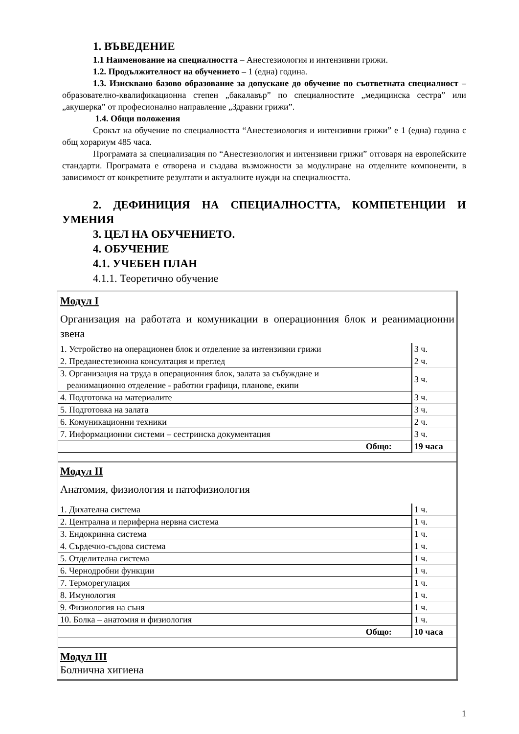1. ВЪВЕДЕНИЕ
1.1 Наименование на специалността – Анестезиология и интензивни грижи.
1.2. Продължителност на обучението – 1 (една) година.
1.3. Изисквано базово образование за допускане до обучение по съответната специалност – образователно-квалификационна степен „бакалавър” по специалностите „медицинска сестра” или „акушерка” от професионално направление „Здравни грижи”.
1.4. Общи положения
Срокът на обучение по специалността “Анестезиология и интензивни грижи” е 1 (една) година с общ хорариум 485 часа.
Програмата за специализация по “Анестезиология и интензивни грижи” отговаря на европейските стандарти. Програмата е отворена и създава възможности за модулиране на отделните компоненти, в зависимост от конкретните резултати и актуалните нужди на специалността.
2. ДЕФИНИЦИЯ НА СПЕЦИАЛНОСТТА, КОМПЕТЕНЦИИ И УМЕНИЯ
3. ЦЕЛ НА ОБУЧЕНИЕТО.
4. ОБУЧЕНИЕ
4.1. УЧЕБЕН ПЛАН
4.1.1. Теоретично обучение
| Модул I | |
| Организация на работата и комуникации в операционния блок и реанимационни звена | |
| 1. Устройство на операционен блок и отделение за интензивни грижи | 3 ч. |
| 2. Преданестезионна консултация и преглед | 2 ч. |
| 3. Организация на труда в операционния блок, залата за събуждане и реанимационно отделение - работни графици, планове, екипи | 3 ч. |
| 4. Подготовка на материалите | 3 ч. |
| 5. Подготовка на залата | 3 ч. |
| 6. Комуникационни техники | 2 ч. |
| 7. Информационни системи – сестринска документация | 3 ч. |
| Общо: | 19 часа |
| Модул II | |
| Анатомия, физиология и патофизиология | |
| 1. Дихателна система | 1 ч. |
| 2. Централна и периферна нервна система | 1 ч. |
| 3. Ендокринна система | 1 ч. |
| 4. Сърдечно-съдова система | 1 ч. |
| 5. Отделителна система | 1 ч. |
| 6. Чернодробни функции | 1 ч. |
| 7. Терморегулация | 1 ч. |
| 8. Имунология | 1 ч. |
| 9. Физиология на съня | 1 ч. |
| 10. Болка – анатомия и физиология | 1 ч. |
| Общо: | 10 часа |
| Модул III | |
| Болнична хигиена | |
1